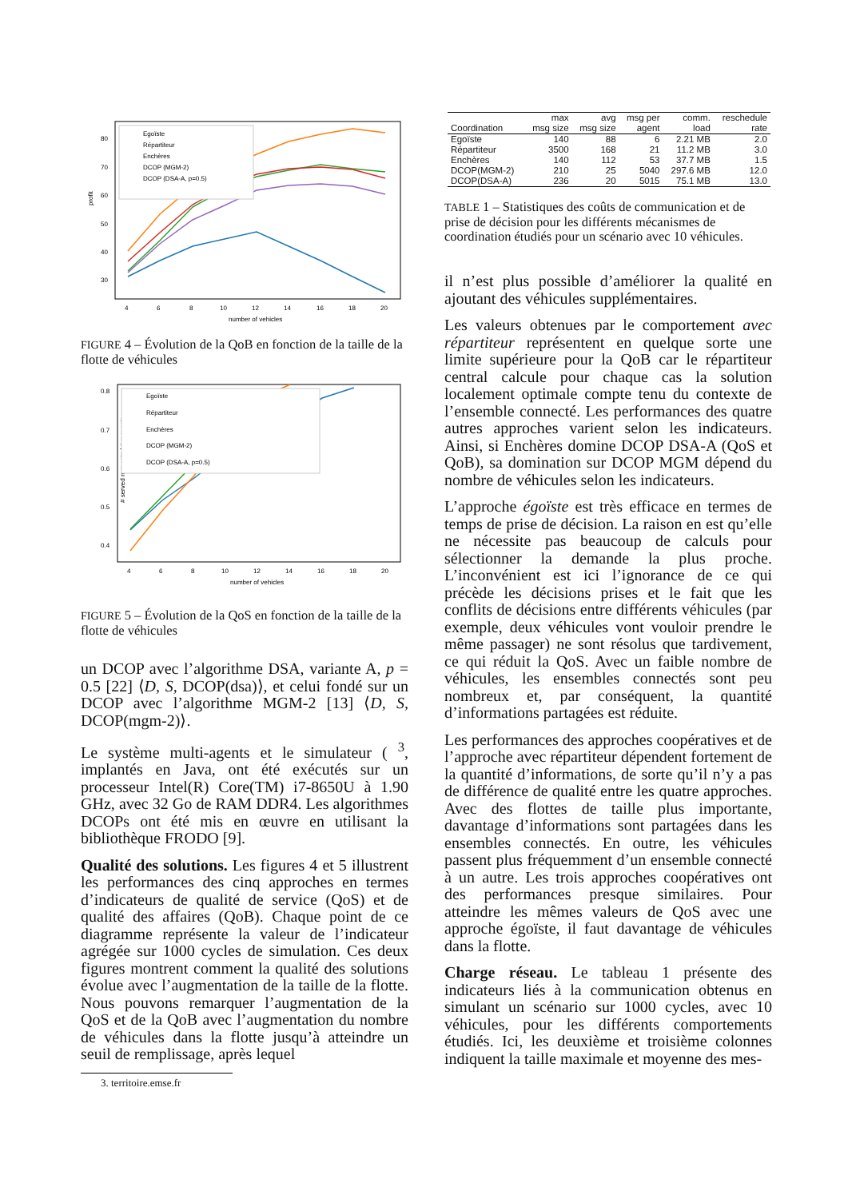profit
80
70
60
50
40
30
4
6
8
10
12
14
16
18
20
number of vehicles
Egoïste
Répartiteur
Enchères
DCOP (MGM-2)
DCOP (DSA-A, p=0.5)
FIGURE 4 – Évolution de la QoB en fonction de la taille de la flotte de véhicules
# served requests / # requests
0.8
0.7
0.6
0.5
0.4
4
6
8
10
12
14
16
18
20
number of vehicles
Egoïste
Répartiteur
Enchères
DCOP (MGM-2)
DCOP (DSA-A, p=0.5)
FIGURE 5 – Évolution de la QoS en fonction de la taille de la flotte de véhicules
un DCOP avec l’algorithme DSA, variante A, p = 0.5 [22] ⟨D, S, DCOP(dsa)⟩, et celui fondé sur un DCOP avec l’algorithme MGM-2 [13] ⟨D, S, DCOP(mgm-2)⟩.
Le système multi-agents et le simulateur ( <sup>3</sup>, implantés en Java, ont été exécutés sur un processeur Intel(R) Core(TM) i7-8650U à 1.90 GHz, avec 32 Go de RAM DDR4. Les algorithmes DCOPs ont été mis en œuvre en utilisant la bibliothèque FRODO [9].
Qualité des solutions. Les figures 4 et 5 illustrent les performances des cinq approches en termes d’indicateurs de qualité de service (QoS) et de qualité des affaires (QoB). Chaque point de ce diagramme représente la valeur de l’indicateur agrégée sur 1000 cycles de simulation. Ces deux figures montrent comment la qualité des solutions évolue avec l’augmentation de la taille de la flotte. Nous pouvons remarquer l’augmentation de la QoS et de la QoB avec l’augmentation du nombre de véhicules dans la flotte jusqu’à atteindre un seuil de remplissage, après lequel
3. territoire.emse.fr
| | max | avg | msg per | comm. | reschedule |
| --- | --- | --- | --- | --- | --- |
| Coordination | msg size | msg size | agent | load | rate |
| Egoïste | 140 | 88 | 6 | 2.21 MB | 2.0 |
| Répartiteur | 3500 | 168 | 21 | 11.2 MB | 3.0 |
| Enchères | 140 | 112 | 53 | 37.7 MB | 1.5 |
| DCOP(MGM-2) | 210 | 25 | 5040 | 297.6 MB | 12.0 |
| DCOP(DSA-A) | 236 | 20 | 5015 | 75.1 MB | 13.0 |
TABLE 1 – Statistiques des coûts de communication et de prise de décision pour les différents mécanismes de coordination étudiés pour un scénario avec 10 véhicules.
il n’est plus possible d’améliorer la qualité en ajoutant des véhicules supplémentaires.
Les valeurs obtenues par le comportement avec répartiteur représentent en quelque sorte une limite supérieure pour la QoB car le répartiteur central calcule pour chaque cas la solution localement optimale compte tenu du contexte de l’ensemble connecté. Les performances des quatre autres approches varient selon les indicateurs. Ainsi, si Enchères domine DCOP DSA-A (QoS et QoB), sa domination sur DCOP MGM dépend du nombre de véhicules selon les indicateurs.
L’approche égoïste est très efficace en termes de temps de prise de décision. La raison en est qu’elle ne nécessite pas beaucoup de calculs pour sélectionner la demande la plus proche. L’inconvénient est ici l’ignorance de ce qui précède les décisions prises et le fait que les conflits de décisions entre différents véhicules (par exemple, deux véhicules vont vouloir prendre le même passager) ne sont résolus que tardivement, ce qui réduit la QoS. Avec un faible nombre de véhicules, les ensembles connectés sont peu nombreux et, par conséquent, la quantité d’informations partagées est réduite.
Les performances des approches coopératives et de l’approche avec répartiteur dépendent fortement de la quantité d’informations, de sorte qu’il n’y a pas de différence de qualité entre les quatre approches. Avec des flottes de taille plus importante, davantage d’informations sont partagées dans les ensembles connectés. En outre, les véhicules passent plus fréquemment d’un ensemble connecté à un autre. Les trois approches coopératives ont des performances presque similaires. Pour atteindre les mêmes valeurs de QoS avec une approche égoïste, il faut davantage de véhicules dans la flotte.
Charge réseau. Le tableau 1 présente des indicateurs liés à la communication obtenus en simulant un scénario sur 1000 cycles, avec 10 véhicules, pour les différents comportements étudiés. Ici, les deuxième et troisième colonnes indiquent la taille maximale et moyenne des mes-